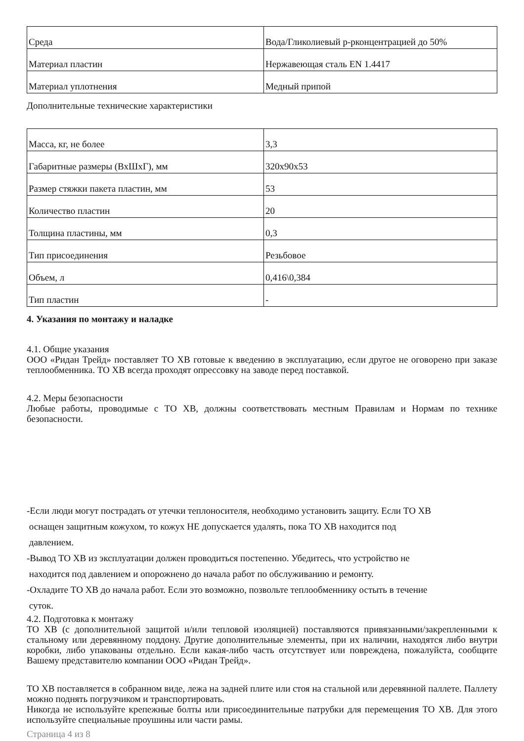| Среда | Вода/Гликолиевый р-рконцентрацией до 50% |
| Материал пластин | Нержавеющая сталь EN 1.4417 |
| Материал уплотнения | Медный припой |
Дополнительные технические характеристики
| Масса, кг, не более | 3,3 |
| Габаритные размеры (ВхШхГ), мм | 320x90x53 |
| Размер стяжки пакета пластин, мм | 53 |
| Количество пластин | 20 |
| Толщина пластины, мм | 0,3 |
| Тип присоединения | Резьбовое |
| Объем, л | 0,416\0,384 |
| Тип пластин | - |
4. Указания по монтажу и наладке
4.1. Общие указания
ООО «Ридан Трейд» поставляет ТО ХВ готовые к введению в эксплуатацию, если другое не оговорено при заказе теплообменника. ТО ХВ всегда проходят опрессовку на заводе перед поставкой.
4.2. Меры безопасности
Любые работы, проводимые с ТО ХВ, должны соответствовать местным Правилам и Нормам по технике безопасности.
-Если люди могут пострадать от утечки теплоносителя, необходимо установить защиту. Если ТО ХВ
оснащен защитным кожухом, то кожух НЕ допускается удалять, пока ТО ХВ находится под
давлением.
-Вывод ТО ХВ из эксплуатации должен проводиться постепенно. Убедитесь, что устройство не
находится под давлением и опорожнено до начала работ по обслуживанию и ремонту.
-Охладите ТО ХВ до начала работ. Если это возможно, позвольте теплообменнику остыть в течение
суток.
4.2. Подготовка к монтажу
ТО ХВ (с дополнительной защитой и/или тепловой изоляцией) поставляются привязанными/закрепленными к стальному или деревянному поддону. Другие дополнительные элементы, при их наличии, находятся либо внутри коробки, либо упакованы отдельно. Если какая-либо часть отсутствует или повреждена, пожалуйста, сообщите Вашему представителю компании ООО «Ридан Трейд».
ТО ХВ поставляется в собранном виде, лежа на задней плите или стоя на стальной или деревянной паллете. Паллету можно поднять погрузчиком и транспортировать.
Никогда не используйте крепежные болты или присоединительные патрубки для перемещения ТО ХВ. Для этого используйте специальные проушины или части рамы.
Страница 4 из 8